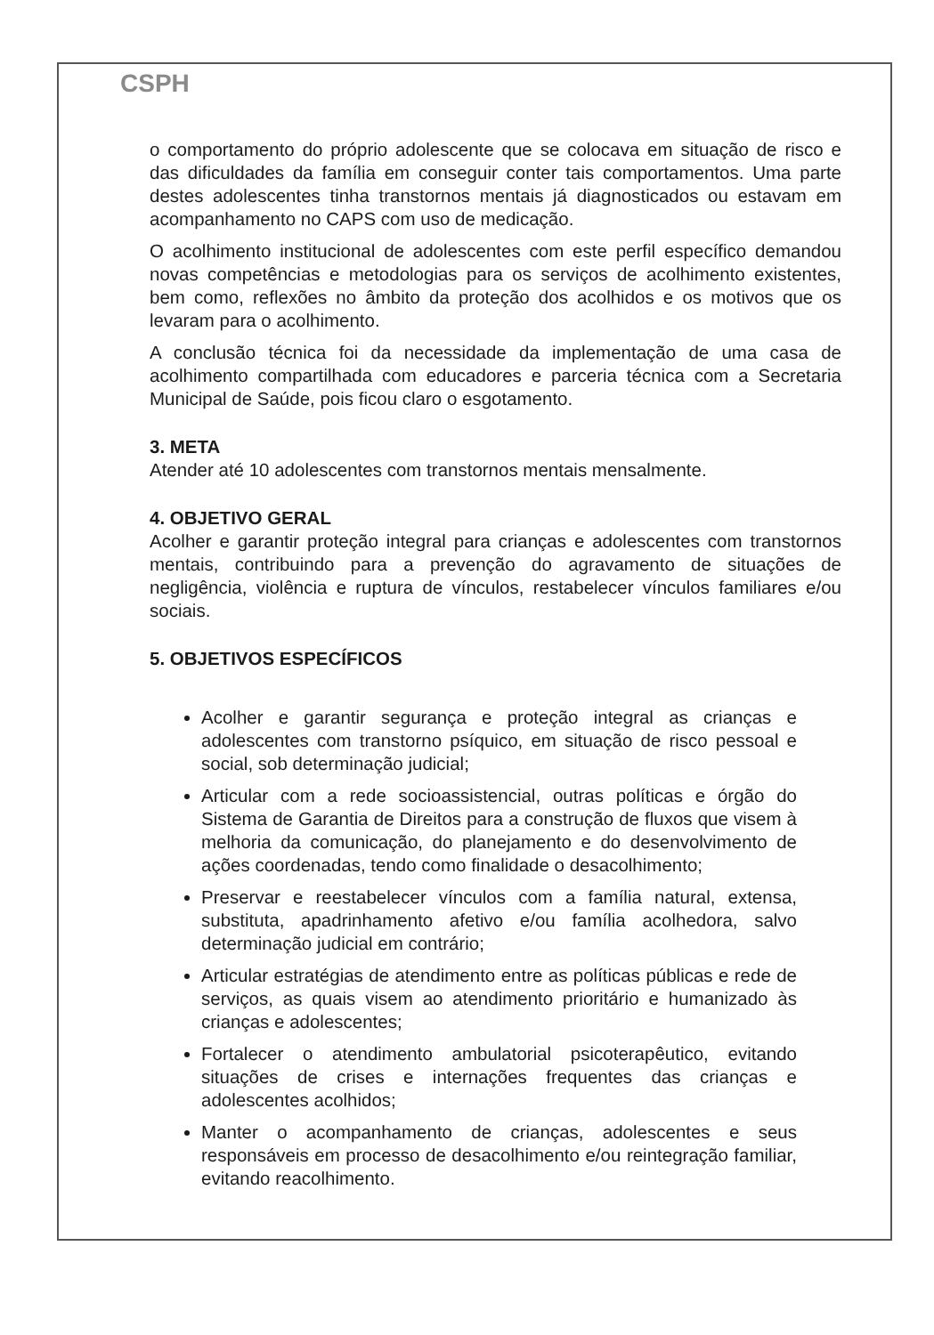CSPH
o comportamento do próprio adolescente que se colocava em situação de risco e das dificuldades da família em conseguir conter tais comportamentos. Uma parte destes adolescentes tinha transtornos mentais já diagnosticados ou estavam em acompanhamento no CAPS com uso de medicação.
O acolhimento institucional de adolescentes com este perfil específico demandou novas competências e metodologias para os serviços de acolhimento existentes, bem como, reflexões no âmbito da proteção dos acolhidos e os motivos que os levaram para o acolhimento.
A conclusão técnica foi da necessidade da implementação de uma casa de acolhimento compartilhada com educadores e parceria técnica com a Secretaria Municipal de Saúde, pois ficou claro o esgotamento.
3. META
Atender até 10 adolescentes com transtornos mentais mensalmente.
4. OBJETIVO GERAL
Acolher e garantir proteção integral para crianças e adolescentes com transtornos mentais, contribuindo para a prevenção do agravamento de situações de negligência, violência e ruptura de vínculos, restabelecer vínculos familiares e/ou sociais.
5. OBJETIVOS ESPECÍFICOS
Acolher e garantir segurança e proteção integral as crianças e adolescentes com transtorno psíquico, em situação de risco pessoal e social, sob determinação judicial;
Articular com a rede socioassistencial, outras políticas e órgão do Sistema de Garantia de Direitos para a construção de fluxos que visem à melhoria da comunicação, do planejamento e do desenvolvimento de ações coordenadas, tendo como finalidade o desacolhimento;
Preservar e reestabelecer vínculos com a família natural, extensa, substituta, apadrinhamento afetivo e/ou família acolhedora, salvo determinação judicial em contrário;
Articular estratégias de atendimento entre as políticas públicas e rede de serviços, as quais visem ao atendimento prioritário e humanizado às crianças e adolescentes;
Fortalecer o atendimento ambulatorial psicoterapêutico, evitando situações de crises e internações frequentes das crianças e adolescentes acolhidos;
Manter o acompanhamento de crianças, adolescentes e seus responsáveis em processo de desacolhimento e/ou reintegração familiar, evitando reacolhimento.